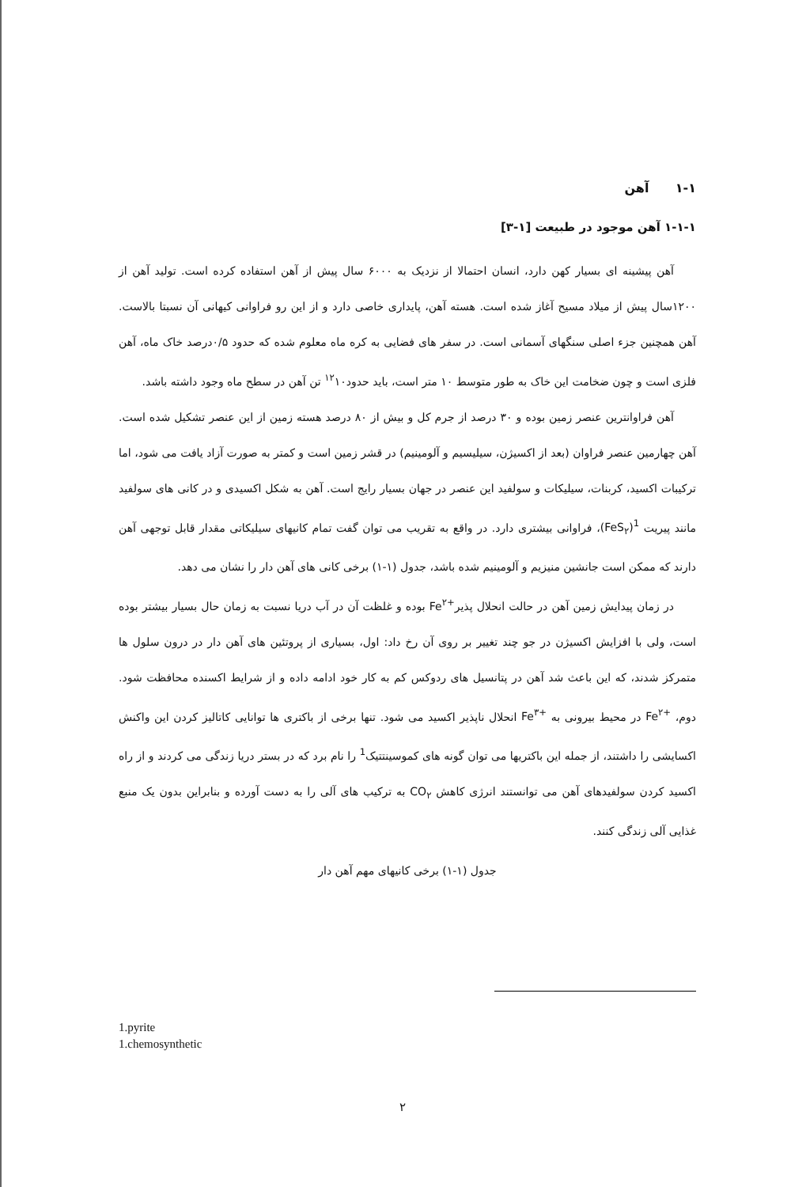۱-۱ آهن
۱-۱-۱ آهن موجود در طبیعت [۱-۳]
آهن پیشینه ای بسیار کهن دارد، انسان احتمالا از نزدیک به ۶۰۰۰ سال پیش از آهن استفاده کرده است. تولید آهن از ۱۲۰۰سال پیش از میلاد مسیح آغاز شده است. هسته آهن، پایداری خاصی دارد و از این رو فراوانی کیهانی آن نسبتا بالاست. آهن همچنین جزء اصلی سنگهای آسمانی است. در سفر های فضایی به کره ماه معلوم شده که حدود ۰/۵درصد خاک ماه، آهن فلزی است و چون ضخامت این خاک به طور متوسط ۱۰ متر است، باید حدود<sup>۱۲</sup>۱۰ تن آهن در سطح ماه وجود داشته باشد.
آهن فراوانترین عنصر زمین بوده و ۳۰ درصد از جرم کل و بیش از ۸۰ درصد هسته زمین از این عنصر تشکیل شده است. آهن چهارمین عنصر فراوان (بعد از اکسیژن، سیلیسیم و آلومینیم) در قشر زمین است و کمتر به صورت آزاد یافت می شود، اما ترکیبات اکسید، کربنات، سیلیکات و سولفید این عنصر در جهان بسیار رایج است. آهن به شکل اکسیدی و در کانی های سولفید مانند پیریت (FeS<sub>۲</sub>)<sup>1</sup>، فراوانی بیشتری دارد. در واقع به تقریب می توان گفت تمام کانیهای سیلیکاتی مقدار قابل توجهی آهن دارند که ممکن است جانشین منیزیم و آلومینیم شده باشد، جدول (۱-۱) برخی کانی های آهن دار را نشان می دهد.
در زمان پیدایش زمین آهن در حالت انحلال پذیرFe<sup>۲+</sup> بوده و غلظت آن در آب دریا نسبت به زمان حال بسیار بیشتر بوده است، ولی با افزایش اکسیژن در جو چند تغییر بر روی آن رخ داد: اول، بسیاری از پروتئین های آهن دار در درون سلول ها متمرکز شدند، که این باعث شد آهن در پتانسیل های ردوکس کم به کار خود ادامه داده و از شرایط اکسنده محافظت شود. دوم، Fe<sup>۲+</sup> در محیط بیرونی به Fe<sup>۳+</sup> انحلال ناپذیر اکسید می شود. تنها برخی از باکتری ها توانایی کاتالیز کردن این واکنش اکسایشی را داشتند، از جمله این باکتریها می توان گونه های کموسینتتیک<sup>1</sup> را نام برد که در بستر دریا زندگی می کردند و از راه اکسید کردن سولفیدهای آهن می توانستند انرژی کاهش CO<sub>۲</sub> به ترکیب های آلی را به دست آورده و بنابراین بدون یک منبع غذایی آلی زندگی کنند.
جدول (۱-۱) برخی کانیهای مهم آهن دار
1.pyrite
1.chemosynthetic
۲